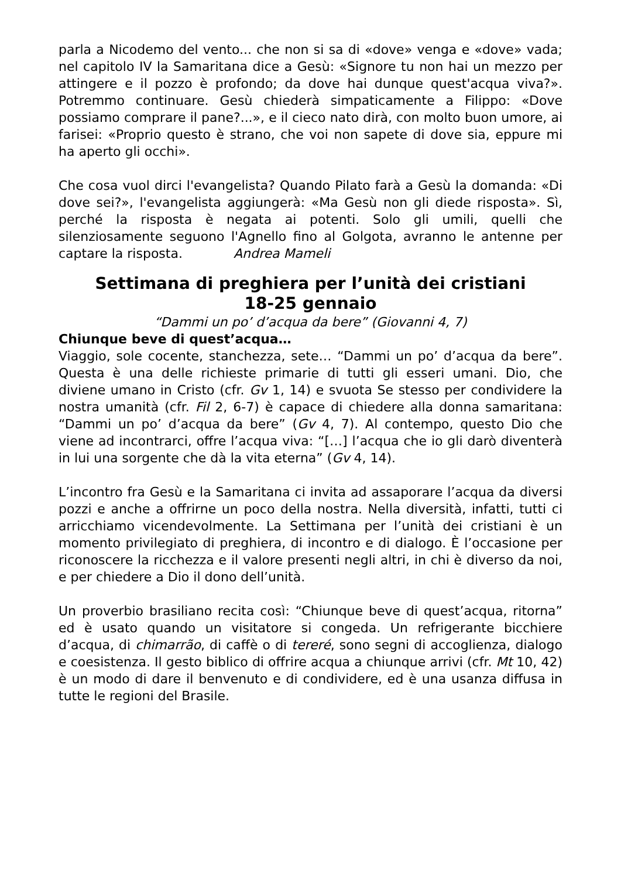parla a Nicodemo del vento... che non si sa di «dove» venga e «dove» vada; nel capitolo IV la Samaritana dice a Gesù: «Signore tu non hai un mezzo per attingere e il pozzo è profondo; da dove hai dunque quest'acqua viva?». Potremmo continuare. Gesù chiederà simpaticamente a Filippo: «Dove possiamo comprare il pane?...», e il cieco nato dirà, con molto buon umore, ai farisei: «Proprio questo è strano, che voi non sapete di dove sia, eppure mi ha aperto gli occhi».
Che cosa vuol dirci l'evangelista? Quando Pilato farà a Gesù la domanda: «Di dove sei?», l'evangelista aggiungerà: «Ma Gesù non gli diede risposta». Sì, perché la risposta è negata ai potenti. Solo gli umili, quelli che silenziosamente seguono l'Agnello fino al Golgota, avranno le antenne per captare la risposta. Andrea Mameli
Settimana di preghiera per l’unità dei cristiani
18-25 gennaio
“Dammi un po’ d’acqua da bere” (Giovanni 4, 7)
Chiunque beve di quest’acqua…
Viaggio, sole cocente, stanchezza, sete… “Dammi un po’ d’acqua da bere”. Questa è una delle richieste primarie di tutti gli esseri umani. Dio, che diviene umano in Cristo (cfr. Gv 1, 14) e svuota Se stesso per condividere la nostra umanità (cfr. Fil 2, 6-7) è capace di chiedere alla donna samaritana: “Dammi un po’ d’acqua da bere” (Gv 4, 7). Al contempo, questo Dio che viene ad incontrarci, offre l’acqua viva: “[…] l’acqua che io gli darò diventerà in lui una sorgente che dà la vita eterna” (Gv 4, 14).
L’incontro fra Gesù e la Samaritana ci invita ad assaporare l’acqua da diversi pozzi e anche a offrirne un poco della nostra. Nella diversità, infatti, tutti ci arricchiamo vicendevolmente. La Settimana per l’unità dei cristiani è un momento privilegiato di preghiera, di incontro e di dialogo. È l’occasione per riconoscere la ricchezza e il valore presenti negli altri, in chi è diverso da noi, e per chiedere a Dio il dono dell’unità.
Un proverbio brasiliano recita così: “Chiunque beve di quest’acqua, ritorna” ed è usato quando un visitatore si congeda. Un refrigerante bicchiere d’acqua, di chimarrão, di caffè o di tereré, sono segni di accoglienza, dialogo e coesistenza. Il gesto biblico di offrire acqua a chiunque arrivi (cfr. Mt 10, 42) è un modo di dare il benvenuto e di condividere, ed è una usanza diffusa in tutte le regioni del Brasile.